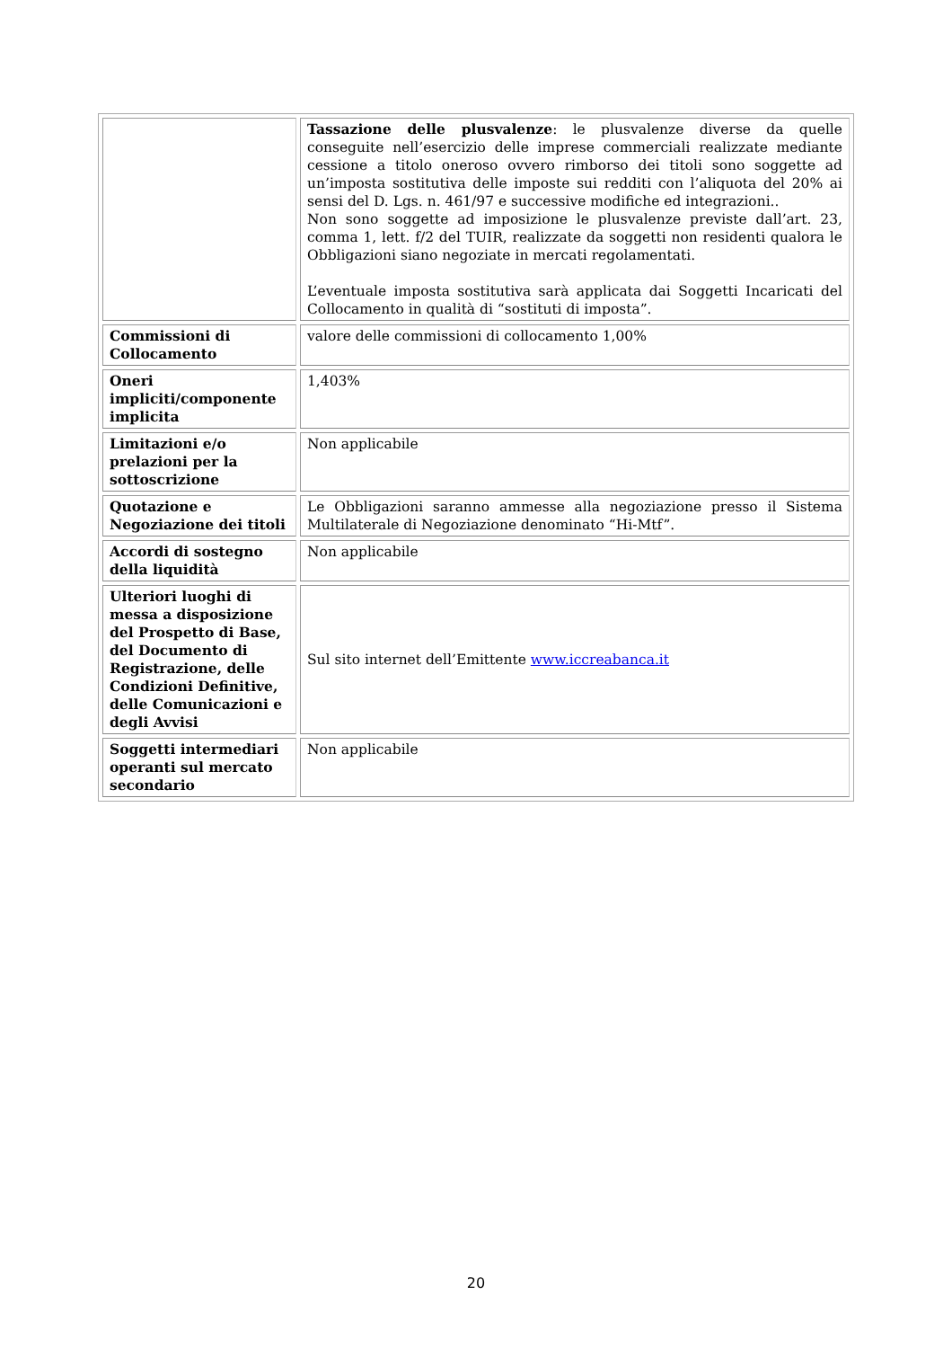| | Tassazione delle plusvalenze : le plusvalenze diverse da quelle conseguite nell’esercizio delle imprese commerciali realizzate mediante cessione a titolo oneroso ovvero rimborso dei titoli sono soggette ad un’imposta sostitutiva delle imposte sui redditi con l’aliquota del 20% ai sensi del D. Lgs. n. 461/97 e successive modifiche ed integrazioni.. Non sono soggette ad imposizione le plusvalenze previste dall’art. 23, comma 1, lett. f/2 del TUIR, realizzate da soggetti non residenti qualora le Obbligazioni siano negoziate in mercati regolamentati. L’eventuale imposta sostitutiva sarà applicata dai Soggetti Incaricati del Collocamento in qualità di “sostituti di imposta”. |
| Commissioni di Collocamento | valore delle commissioni di collocamento 1,00% |
| Oneri impliciti/componente implicita | 1,403% |
| Limitazioni e/o prelazioni per la sottoscrizione | Non applicabile |
| Quotazione e Negoziazione dei titoli | Le Obbligazioni saranno ammesse alla negoziazione presso il Sistema Multilaterale di Negoziazione denominato “Hi-Mtf”. |
| Accordi di sostegno della liquidità | Non applicabile |
| Ulteriori luoghi di messa a disposizione del Prospetto di Base, del Documento di Registrazione, delle Condizioni Definitive, delle Comunicazioni e degli Avvisi | Sul sito internet dell’Emittente www.iccreabanca.it |
| Soggetti intermediari operanti sul mercato secondario | Non applicabile |
20